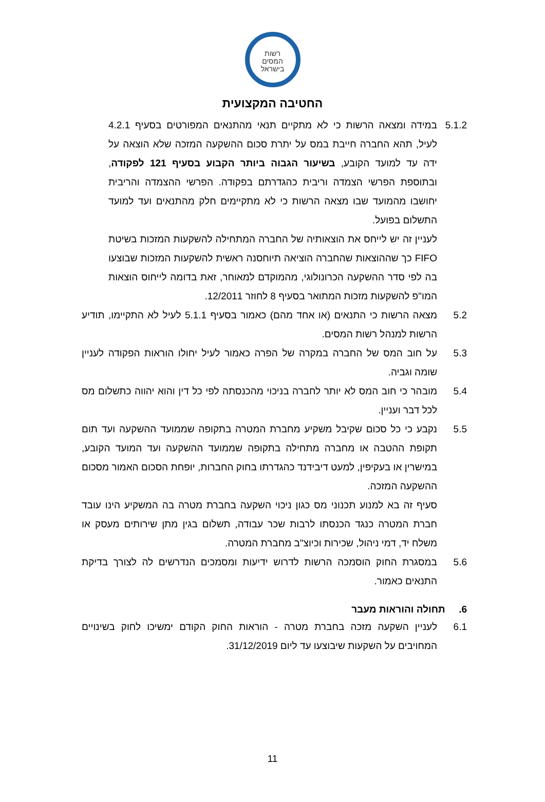רשות
המסים
בישראל
החטיבה המקצועית
5.1.2 במידה ומצאה הרשות כי לא מתקיים תנאי מהתנאים המפורטים בסעיף 4.2.1 לעיל, תהא החברה חייבת במס על יתרת סכום ההשקעה המזכה שלא הוצאה על ידה עד למועד הקובע, בשיעור הגבוה ביותר הקבוע בסעיף 121 לפקודה, ובתוספת הפרשי הצמדה וריבית כהגדרתם בפקודה. הפרשי ההצמדה והריבית יחושבו מהמועד שבו מצאה הרשות כי לא מתקיימים חלק מהתנאים ועד למועד התשלום בפועל.
לעניין זה יש לייחס את הוצאותיה של החברה המתחילה להשקעות המזכות בשיטת FIFO כך שההוצאות שהחברה הוציאה תיוחסנה ראשית להשקעות המזכות שבוצעו בה לפי סדר ההשקעה הכרונולוגי, מהמוקדם למאוחר, זאת בדומה לייחוס הוצאות המו"פ להשקעות מזכות המתואר בסעיף 8 לחוזר 12/2011.
5.2 מצאה הרשות כי התנאים (או אחד מהם) כאמור בסעיף 5.1.1 לעיל לא התקיימו, תודיע הרשות למנהל רשות המסים.
5.3 על חוב המס של החברה במקרה של הפרה כאמור לעיל יחולו הוראות הפקודה לעניין שומה וגביה.
5.4 מובהר כי חוב המס לא יותר לחברה בניכוי מהכנסתה לפי כל דין והוא יהווה כתשלום מס לכל דבר ועניין.
5.5 נקבע כי כל סכום שקיבל משקיע מחברת המטרה בתקופה שממועד ההשקעה ועד תום תקופת ההטבה או מחברה מתחילה בתקופה שממועד ההשקעה ועד המועד הקובע, במישרין או בעקיפין, למעט דיבידנד כהגדרתו בחוק החברות, יופחת הסכום האמור מסכום ההשקעה המזכה.
סעיף זה בא למנוע תכנוני מס כגון ניכוי השקעה בחברת מטרה בה המשקיע הינו עובד חברת המטרה כנגד הכנסתו לרבות שכר עבודה, תשלום בגין מתן שירותים מעסק או משלח יד, דמי ניהול, שכירות וכיוצ"ב מחברת המטרה.
5.6 במסגרת החוק הוסמכה הרשות לדרוש ידיעות ומסמכים הנדרשים לה לצורך בדיקת התנאים כאמור.
6. תחולה והוראות מעבר
6.1 לעניין השקעה מזכה בחברת מטרה - הוראות החוק הקודם ימשיכו לחוק בשינויים המחויבים על השקעות שיבוצעו עד ליום 31/12/2019.
11